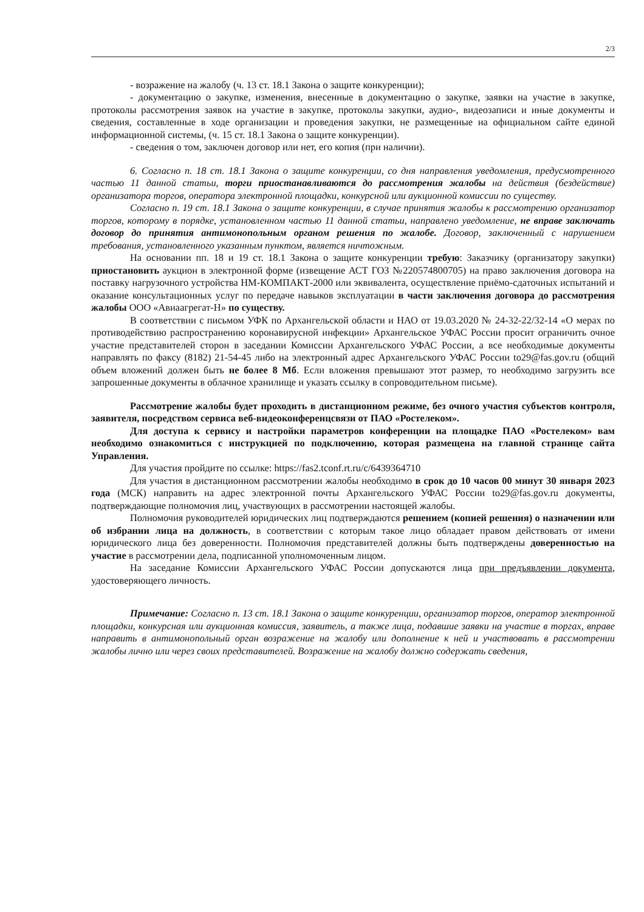2/3
- возражение на жалобу (ч. 13 ст. 18.1 Закона о защите конкуренции);
- документацию о закупке, изменения, внесенные в документацию о закупке, заявки на участие в закупке, протоколы рассмотрения заявок на участие в закупке, протоколы закупки, аудио-, видеозаписи и иные документы и сведения, составленные в ходе организации и проведения закупки, не размещенные на официальном сайте единой информационной системы, (ч. 15 ст. 18.1 Закона о защите конкуренции).
- сведения о том, заключен договор или нет, его копия (при наличии).
6. Согласно п. 18 ст. 18.1 Закона о защите конкуренции, со дня направления уведомления, предусмотренного частью 11 данной статьи, торги приостанавливаются до рассмотрения жалобы на действия (бездействие) организатора торгов, оператора электронной площадки, конкурсной или аукционной комиссии по существу.
Согласно п. 19 ст. 18.1 Закона о защите конкуренции, в случае принятия жалобы к рассмотрению организатор торгов, которому в порядке, установленном частью 11 данной статьи, направлено уведомление, не вправе заключать договор до принятия антимонопольным органом решения по жалобе. Договор, заключенный с нарушением требования, установленного указанным пунктом, является ничтожным.
На основании пп. 18 и 19 ст. 18.1 Закона о защите конкуренции требую: Заказчику (организатору закупки) приостановить аукцион в электронной форме (извещение АСТ ГОЗ №220574800705) на право заключения договора на поставку нагрузочного устройства НМ-КОМПАКТ-2000 или эквивалента, осуществление приёмо-сдаточных испытаний и оказание консультационных услуг по передаче навыков эксплуатации в части заключения договора до рассмотрения жалобы ООО «Авиаагрегат-Н» по существу.
В соответствии с письмом УФК по Архангельской области и НАО от 19.03.2020 № 24-32-22/32-14 «О мерах по противодействию распространению коронавирусной инфекции» Архангельское УФАС России просит ограничить очное участие представителей сторон в заседании Комиссии Архангельского УФАС России, а все необходимые документы направлять по факсу (8182) 21-54-45 либо на электронный адрес Архангельского УФАС России to29@fas.gov.ru (общий объем вложений должен быть не более 8 Мб. Если вложения превышают этот размер, то необходимо загрузить все запрошенные документы в облачное хранилище и указать ссылку в сопроводительном письме).
Рассмотрение жалобы будет проходить в дистанционном режиме, без очного участия субъектов контроля, заявителя, посредством сервиса веб-видеоконференцсвязи от ПАО «Ростелеком».
Для доступа к сервису и настройки параметров конференции на площадке ПАО «Ростелеком» вам необходимо ознакомиться с инструкцией по подключению, которая размещена на главной странице сайта Управления.
Для участия пройдите по ссылке: https://fas2.tconf.rt.ru/c/6439364710
Для участия в дистанционном рассмотрении жалобы необходимо в срок до 10 часов 00 минут 30 января 2023 года (МСК) направить на адрес электронной почты Архангельского УФАС России to29@fas.gov.ru документы, подтверждающие полномочия лиц, участвующих в рассмотрении настоящей жалобы.
Полномочия руководителей юридических лиц подтверждаются решением (копией решения) о назначении или об избрании лица на должность, в соответствии с которым такое лицо обладает правом действовать от имени юридического лица без доверенности. Полномочия представителей должны быть подтверждены доверенностью на участие в рассмотрении дела, подписанной уполномоченным лицом.
На заседание Комиссии Архангельского УФАС России допускаются лица при предъявлении документа, удостоверяющего личность.
Примечание: Согласно п. 13 ст. 18.1 Закона о защите конкуренции, организатор торгов, оператор электронной площадки, конкурсная или аукционная комиссия, заявитель, а также лица, подавшие заявки на участие в торгах, вправе направить в антимонопольный орган возражение на жалобу или дополнение к ней и участвовать в рассмотрении жалобы лично или через своих представителей. Возражение на жалобу должно содержать сведения,